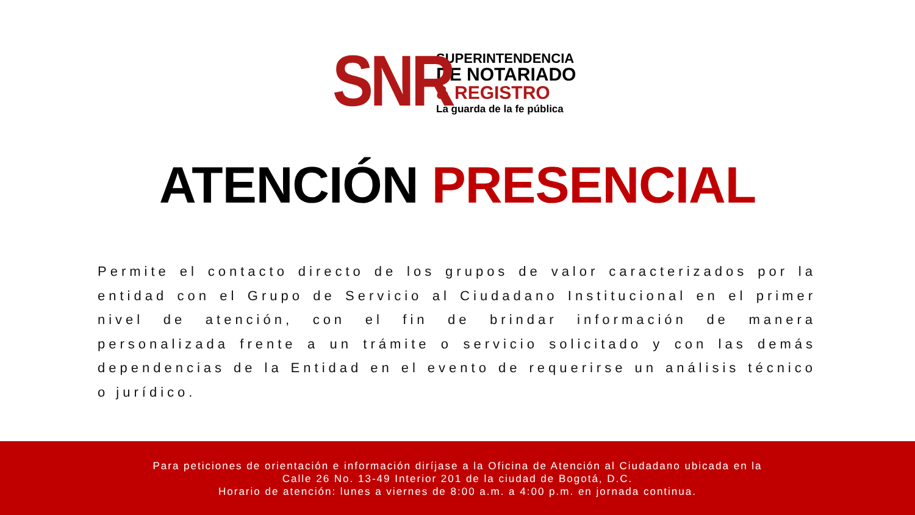SNR
SUPERINTENDENCIA
DE NOTARIADO
& REGISTRO
La guarda de la fe pública
ATENCIÓN PRESENCIAL
Permite el contacto directo de los grupos de valor caracterizados por la entidad con el Grupo de Servicio al Ciudadano Institucional en el primer nivel de atención, con el fin de brindar información de manera personalizada frente a un trámite o servicio solicitado y con las demás dependencias de la Entidad en el evento de requerirse un análisis técnico o jurídico.
Para peticiones de orientación e información diríjase a la Oficina de Atención al Ciudadano ubicada en la
Calle 26 No. 13-49 Interior 201 de la ciudad de Bogotá, D.C.
Horario de atención: lunes a viernes de 8:00 a.m. a 4:00 p.m. en jornada continua.